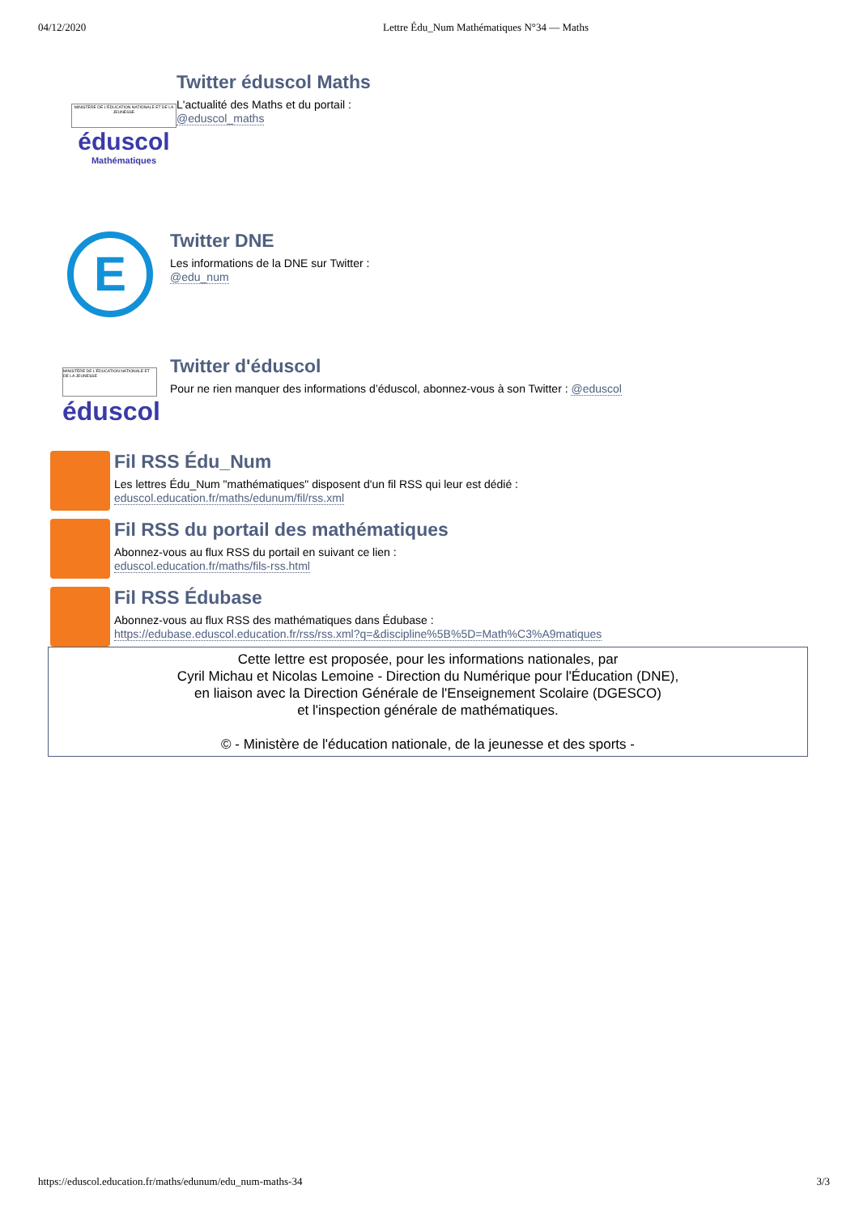04/12/2020 Lettre Édu_Num Mathématiques N°34 — Maths
MINISTÈRE DE L'ÉDUCATION NATIONALE ET DE LA JEUNESSE
éduscol
Mathématiques
Twitter éduscol Maths
L'actualité des Maths et du portail :
@eduscol_maths
E
Twitter DNE
Les informations de la DNE sur Twitter :
@edu_num
MINISTÈRE DE L'ÉDUCATION NATIONALE ET DE LA JEUNESSE
éduscol
Twitter d'éduscol
Pour ne rien manquer des informations d’éduscol, abonnez-vous à son Twitter : @eduscol
Fil RSS Édu_Num
Les lettres Édu_Num "mathématiques" disposent d'un fil RSS qui leur est dédié :
eduscol.education.fr/maths/edunum/fil/rss.xml
Fil RSS du portail des mathématiques
Abonnez-vous au flux RSS du portail en suivant ce lien :
eduscol.education.fr/maths/fils-rss.html
Fil RSS Édubase
Abonnez-vous au flux RSS des mathématiques dans Édubase :
https://edubase.eduscol.education.fr/rss/rss.xml?q=&discipline%5B%5D=Math%C3%A9matiques
Cette lettre est proposée, pour les informations nationales, par
Cyril Michau et Nicolas Lemoine - Direction du Numérique pour l'Éducation (DNE),
en liaison avec la Direction Générale de l'Enseignement Scolaire (DGESCO)
et l'inspection générale de mathématiques.
© - Ministère de l'éducation nationale, de la jeunesse et des sports -
https://eduscol.education.fr/maths/edunum/edu_num-maths-34 3/3